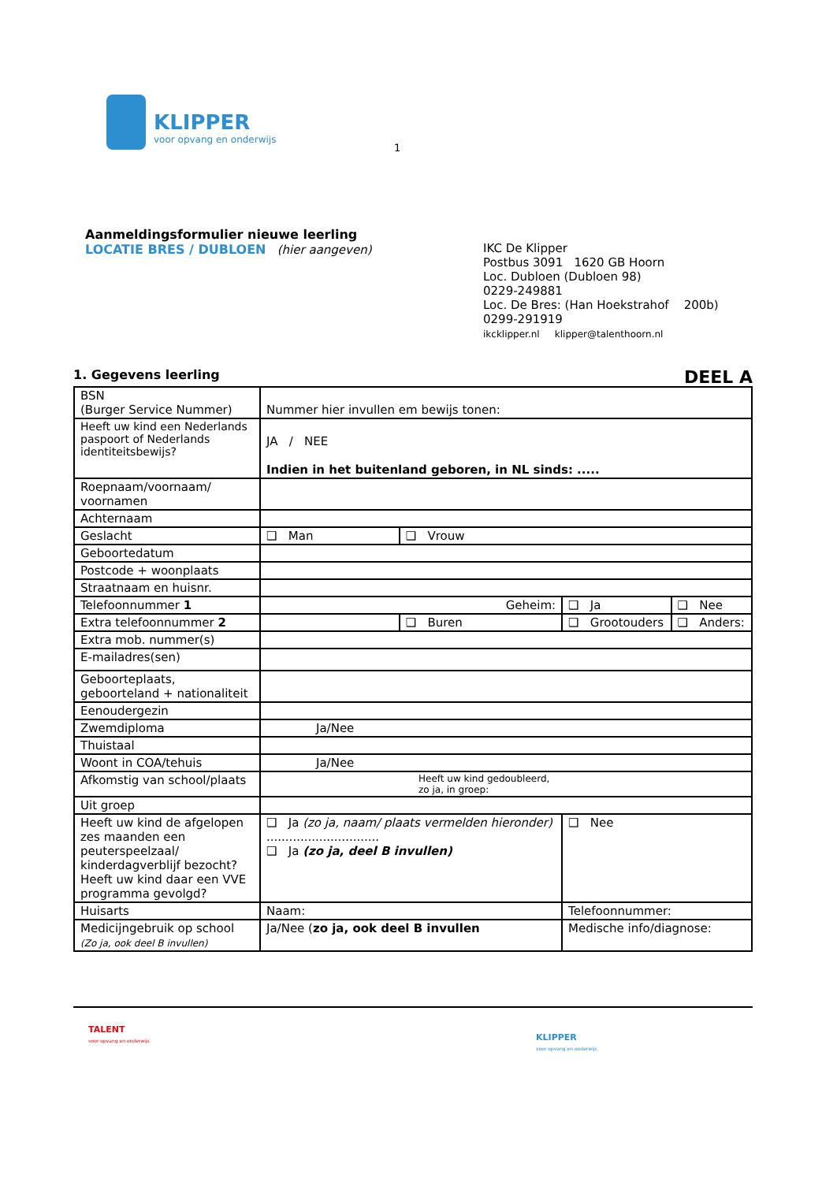KLIPPER
voor opvang en onderwijs
1
Aanmeldingsformulier nieuwe leerling
LOCATIE BRES / DUBLOEN (hier aangeven)
IKC De Klipper
Postbus 3091 1620 GB Hoorn
Loc. Dubloen (Dubloen 98)
0229-249881
Loc. De Bres: (Han Hoekstrahof 200b)
0299-291919
ikcklipper.nl klipper@talenthoorn.nl
1. Gegevens leerling DEEL A
| BSN (Burger Service Nummer) | Nummer hier invullen em bewijs tonen: | | | |
| Heeft uw kind een Nederlands paspoort of Nederlands identiteitsbewijs? | JA / NEE Indien in het buitenland geboren, in NL sinds: ..... | | | |
| Roepnaam/voornaam/ voornamen | | | | |
| Achternaam | | | | |
| Geslacht | ❑ Man | ❑ Vrouw | | |
| Geboortedatum | | | | |
| Postcode + woonplaats | | | | |
| Straatnaam en huisnr. | | | | |
| Telefoonnummer 1 | Geheim: | | ❑ Ja | ❑ Nee |
| Extra telefoonnummer 2 | | ❑ Buren | ❑ Grootouders | ❑ Anders: |
| Extra mob. nummer(s) | | | | |
| E-mailadres(sen) | | | | |
| Geboorteplaats, geboorteland + nationaliteit | | | | |
| Eenoudergezin | | | | |
| Zwemdiploma | Ja/Nee | | | |
| Thuistaal | | | | |
| Woont in COA/tehuis | Ja/Nee | | | |
| Afkomstig van school/plaats | Heeft uw kind gedoubleerd, zo ja, in groep: | | | |
| Uit groep | | | | |
| Heeft uw kind de afgelopen zes maanden een peuterspeelzaal/ kinderdagverblijf bezocht? Heeft uw kind daar een VVE programma gevolgd? | ❑ Ja (zo ja, naam/ plaats vermelden hieronder) .............................. ❑ Ja (zo ja, deel B invullen) | | ❑ Nee | |
| Huisarts | Naam: | | Telefoonnummer: | |
| Medicijngebruik op school (Zo ja, ook deel B invullen) | Ja/Nee ( zo ja, ook deel B invullen | | Medische info/diagnose: | |
TALENT
voor opvang en onderwijs
KLIPPER
voor opvang en onderwijs